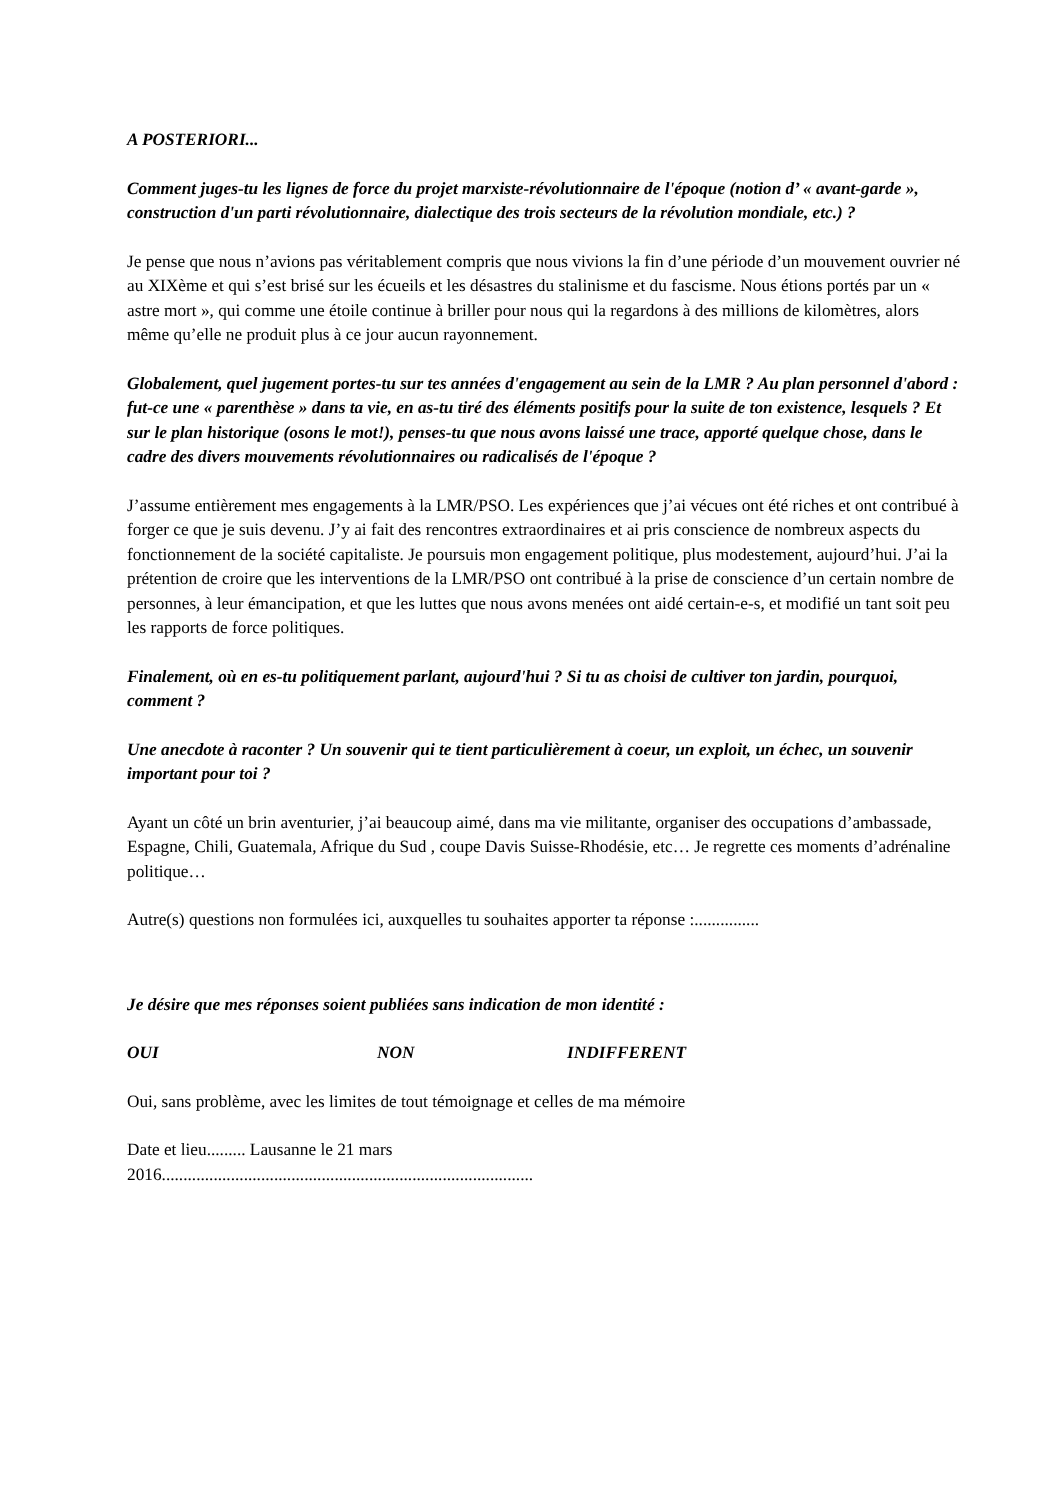A POSTERIORI...
Comment juges-tu les lignes de force du projet marxiste-révolutionnaire de l'époque (notion d’ « avant-garde », construction d'un parti révolutionnaire, dialectique des trois secteurs de la révolution mondiale, etc.) ?
Je pense que nous n’avions pas véritablement compris que nous vivions la fin d’une période d’un mouvement ouvrier né au XIXème et qui s’est brisé sur les écueils et les désastres du stalinisme et du fascisme. Nous étions portés par un « astre mort », qui comme une étoile continue à briller pour nous qui la regardons à des millions de kilomètres, alors même qu’elle ne produit plus à ce jour aucun rayonnement.
Globalement, quel jugement portes-tu sur tes années d'engagement au sein de la LMR ? Au plan personnel d'abord : fut-ce une « parenthèse » dans ta vie, en as-tu tiré des éléments positifs pour la suite de ton existence, lesquels ? Et sur le plan historique (osons le mot!), penses-tu que nous avons laissé une trace, apporté quelque chose, dans le cadre des divers mouvements révolutionnaires ou radicalisés de l'époque ?
J’assume entièrement mes engagements à la LMR/PSO. Les expériences que j’ai vécues ont été riches et ont contribué à forger ce que je suis devenu. J’y ai fait des rencontres extraordinaires et ai pris conscience de nombreux aspects du fonctionnement de la société capitaliste. Je poursuis mon engagement politique, plus modestement, aujourd’hui. J’ai la prétention de croire que les interventions de la LMR/PSO ont contribué à la prise de conscience d’un certain nombre de personnes, à leur émancipation, et que les luttes que nous avons menées ont aidé certain-e-s, et modifié un tant soit peu les rapports de force politiques.
Finalement, où en es-tu politiquement parlant, aujourd'hui ? Si tu as choisi de cultiver ton jardin, pourquoi, comment ?
Une anecdote à raconter ? Un souvenir qui te tient particulièrement à coeur, un exploit, un échec, un souvenir important pour toi ?
Ayant un côté un brin aventurier, j’ai beaucoup aimé, dans ma vie militante, organiser des occupations d’ambassade, Espagne, Chili, Guatemala, Afrique du Sud , coupe Davis Suisse-Rhodésie, etc… Je regrette ces moments d’adrénaline politique…
Autre(s) questions non formulées ici, auxquelles tu souhaites apporter ta réponse :...............
Je désire que mes réponses soient publiées sans indication de mon identité :
OUI NON INDIFFERENT
Oui, sans problème, avec les limites de tout témoignage et celles de ma mémoire
Date et lieu......... Lausanne le 21 mars
2016......................................................................................